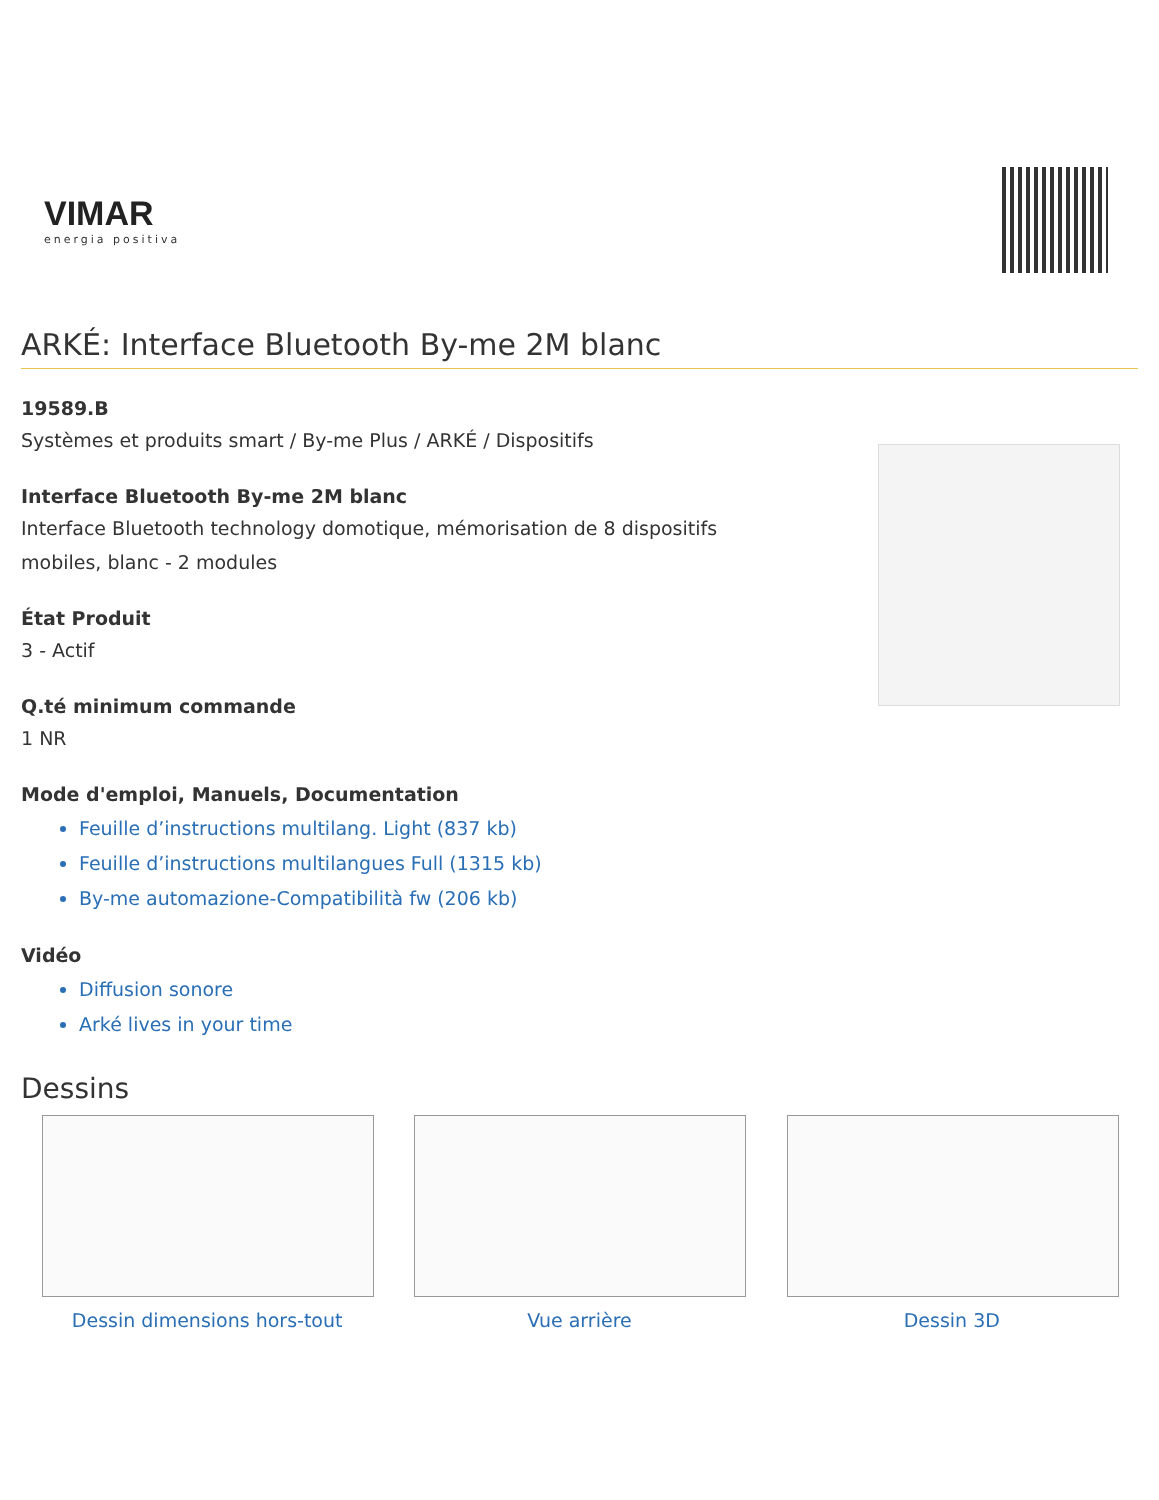VIMAR
energia positiva
ARKÉ: Interface Bluetooth By-me 2M blanc
19589.B
Systèmes et produits smart / By-me Plus / ARKÉ / Dispositifs
Interface Bluetooth By-me 2M blanc
Interface Bluetooth technology domotique, mémorisation de 8 dispositifs
mobiles, blanc - 2 modules
État Produit
3 - Actif
Q.té minimum commande
1 NR
Mode d'emploi, Manuels, Documentation
Feuille d’instructions multilang. Light (837 kb)
Feuille d’instructions multilangues Full (1315 kb)
By-me automazione-Compatibilità fw (206 kb)
Vidéo
Diffusion sonore
Arké lives in your time
Dessins
Dessin dimensions hors-tout Vue arrière Dessin 3D